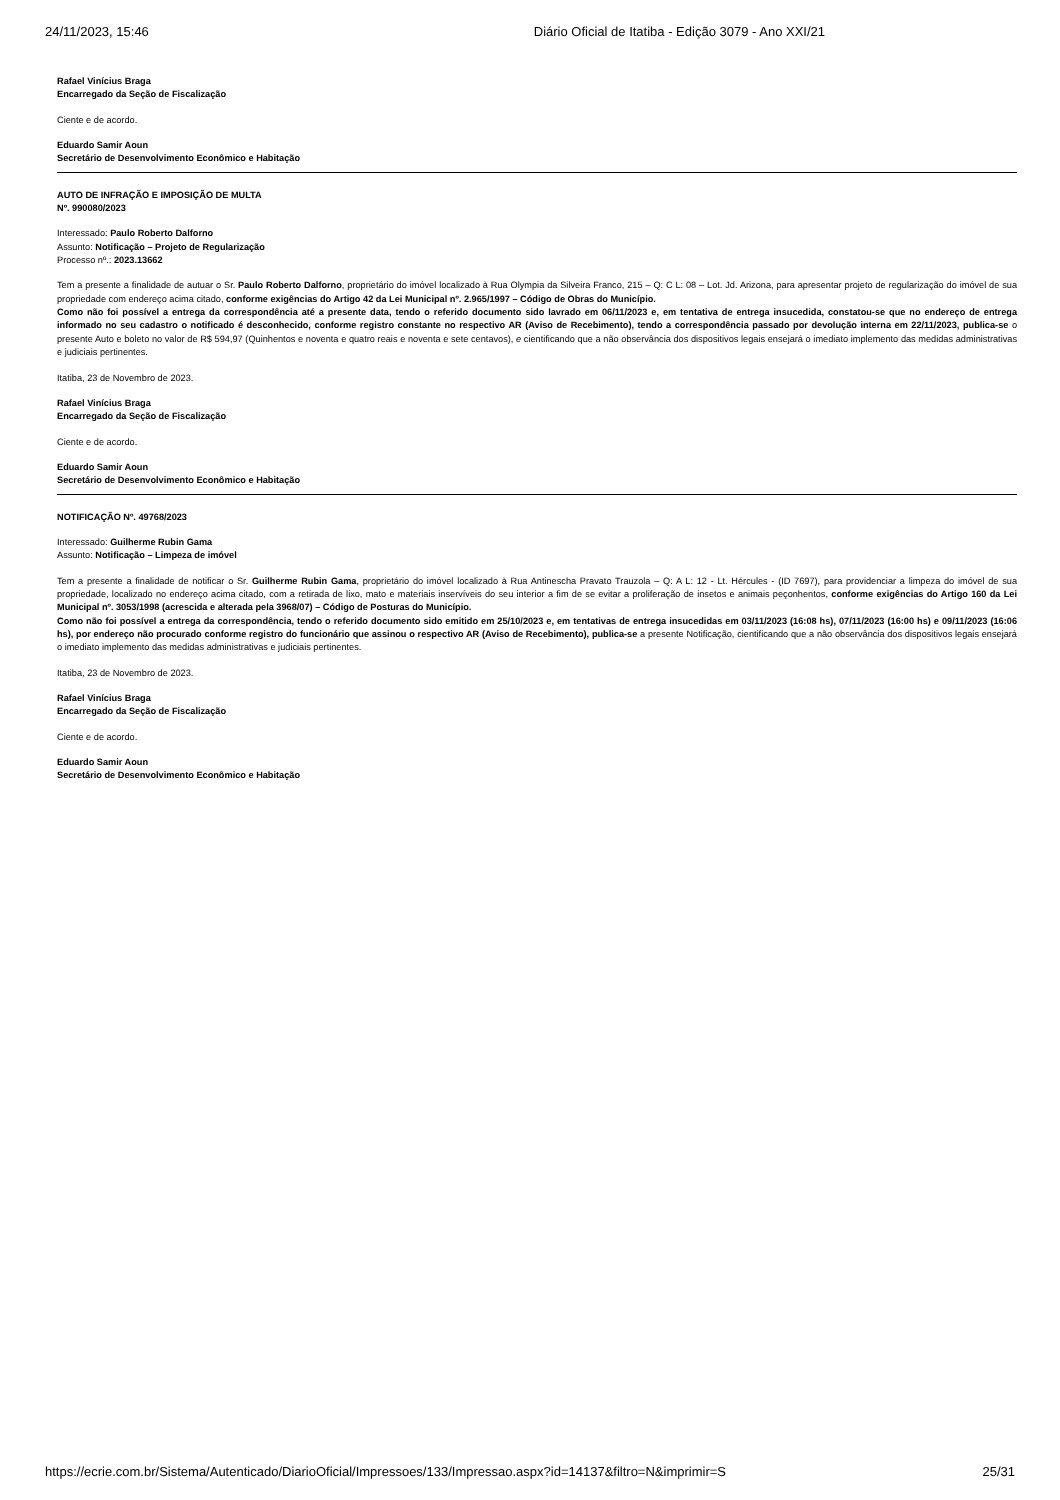24/11/2023, 15:46 Diário Oficial de Itatiba - Edição 3079 - Ano XXI/21
Rafael Vinícius Braga
Encarregado da Seção de Fiscalização
Ciente e de acordo.
Eduardo Samir Aoun
Secretário de Desenvolvimento Econômico e Habitação
AUTO DE INFRAÇÃO E IMPOSIÇÃO DE MULTA
Nº. 990080/2023
Interessado: Paulo Roberto Dalforno
Assunto: Notificação – Projeto de Regularização
Processo nº.: 2023.13662
Tem a presente a finalidade de autuar o Sr. Paulo Roberto Dalforno, proprietário do imóvel localizado à Rua Olympia da Silveira Franco, 215 – Q: C L: 08 – Lot. Jd. Arizona, para apresentar projeto de regularização do imóvel de sua propriedade com endereço acima citado, conforme exigências do Artigo 42 da Lei Municipal nº. 2.965/1997 – Código de Obras do Município.
Como não foi possível a entrega da correspondência até a presente data, tendo o referido documento sido lavrado em 06/11/2023 e, em tentativa de entrega insucedida, constatou-se que no endereço de entrega informado no seu cadastro o notificado é desconhecido, conforme registro constante no respectivo AR (Aviso de Recebimento), tendo a correspondência passado por devolução interna em 22/11/2023, publica-se o presente Auto e boleto no valor de R$ 594,97 (Quinhentos e noventa e quatro reais e noventa e sete centavos), e cientificando que a não observância dos dispositivos legais ensejará o imediato implemento das medidas administrativas e judiciais pertinentes.
Itatiba, 23 de Novembro de 2023.
Rafael Vinícius Braga
Encarregado da Seção de Fiscalização
Ciente e de acordo.
Eduardo Samir Aoun
Secretário de Desenvolvimento Econômico e Habitação
NOTIFICAÇÃO Nº. 49768/2023
Interessado: Guilherme Rubin Gama
Assunto: Notificação – Limpeza de imóvel
Tem a presente a finalidade de notificar o Sr. Guilherme Rubin Gama, proprietário do imóvel localizado à Rua Antinescha Pravato Trauzola – Q: A L: 12 - Lt. Hércules - (ID 7697), para providenciar a limpeza do imóvel de sua propriedade, localizado no endereço acima citado, com a retirada de lixo, mato e materiais inservíveis do seu interior a fim de se evitar a proliferação de insetos e animais peçonhentos, conforme exigências do Artigo 160 da Lei Municipal nº. 3053/1998 (acrescida e alterada pela 3968/07) – Código de Posturas do Município.
Como não foi possível a entrega da correspondência, tendo o referido documento sido emitido em 25/10/2023 e, em tentativas de entrega insucedidas em 03/11/2023 (16:08 hs), 07/11/2023 (16:00 hs) e 09/11/2023 (16:06 hs), por endereço não procurado conforme registro do funcionário que assinou o respectivo AR (Aviso de Recebimento), publica-se a presente Notificação, cientificando que a não observância dos dispositivos legais ensejará o imediato implemento das medidas administrativas e judiciais pertinentes.
Itatiba, 23 de Novembro de 2023.
Rafael Vinícius Braga
Encarregado da Seção de Fiscalização
Ciente e de acordo.
Eduardo Samir Aoun
Secretário de Desenvolvimento Econômico e Habitação
https://ecrie.com.br/Sistema/Autenticado/DiarioOficial/Impressoes/133/Impressao.aspx?id=14137&filtro=N&imprimir=S 25/31